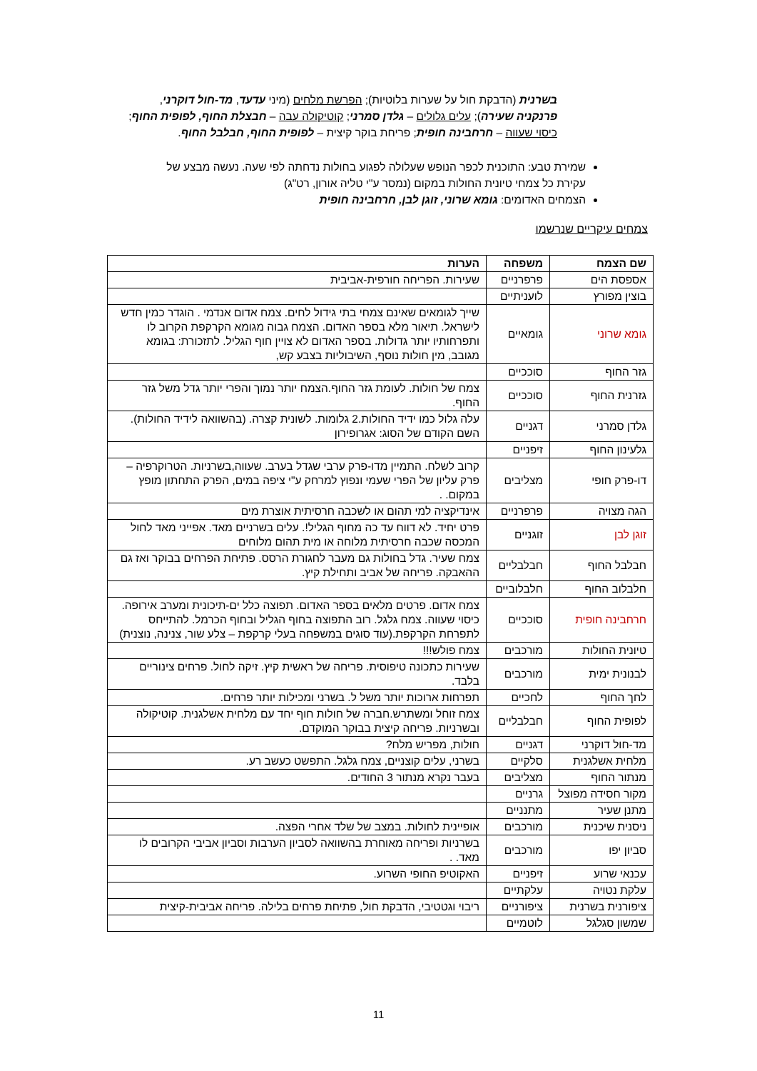בשרנית (הדבקת חול על שערות בלוטיות); הפרשת מלחים (מיני עדעד, מד-חול דוקרני, פרנקניה שעירה); עלים גלולים – גלדן סמרני; קוטיקולה עבה – חבצלת החוף, לפופית החוף; כיסוי שעווה – חרחבינה חופית; פריחת בוקר קיצית – לפופית החוף, חבלבל החוף.
שמירת טבע: התוכנית לכפר הנופש שעלולה לפגוע בחולות נדחתה לפי שעה. נעשה מבצע של עקירת כל צמחי טיונית החולות במקום (נמסר ע"י טליה אורון, רט"ג)
הצמחים האדומים: גומא שרוני, זוגן לבן, חרחבינה חופית
צמחים עיקריים שנרשמו
| שם הצמח | משפחה | הערות |
| --- | --- | --- |
| אספסת הים | פרפרניים | שעירות. הפריחה חורפית-אביבית |
| בוצין מפורץ | לועניתיים | |
| גומא שרוני | גומאיים | שייך לגומאים שאינם צמחי בתי גידול לחים. צמח אדום אנדמי . הוגדר כמין חדש לישראל. תיאור מלא בספר האדום. הצמח גבוה מגומא הקרקפת הקרוב לו ותפרחותיו יותר גדולות. בספר האדום לא צויין חוף הגליל. לתזכורת: בגומא מגובב, מין חולות נוסף, השיבוליות בצבע קש, |
| גזר החוף | סוככיים | |
| גזרנית החוף | סוככיים | צמח של חולות. לעומת גזר החוף.הצמח יותר נמוך והפרי יותר גדל משל גזר החוף. |
| גלדן סמרני | דגניים | עלה גלול כמו ידיד החולות.2 גלומות. לשונית קצרה. (בהשוואה לידיד החולות). השם הקודם של הסוג: אגרופירון |
| גלעינון החוף | זיפניים | |
| דו-פרק חופי | מצליבים | קרוב לשלח. התמיין מדו-פרק ערבי שגדל בערב. שעווה,בשרניות. הטרוקרפיה – פרק עליון של הפרי שעמי ונפוץ למרחק ע"י ציפה במים, הפרק התחתון מופץ במקום. . |
| הגה מצויה | פרפרניים | אינדיקציה למי תהום או לשכבה חרסיתית אוצרת מים |
| זוגן לבן | זוגניים | פרט יחיד. לא דווח עד כה מחוף הגליל!. עלים בשרניים מאד. אפייני מאד לחול המכסה שכבה חרסיתית מלוחה או מית תהום מלוחים |
| חבלבל החוף | חבלבליים | צמח שעיר. גדל בחולות גם מעבר לחגורת הרסס. פתיחת הפרחים בבוקר ואז גם ההאבקה. פריחה של אביב ותחילת קיץ. |
| חלבלוב החוף | חלבלוביים | |
| חרחבינה חופית | סוככיים | צמח אדום. פרטים מלאים בספר האדום. תפוצה כלל ים-תיכונית ומערב אירופה. כיסוי שעווה. צמח גלגל. רוב התפוצה בחוף הגליל ובחוף הכרמל. להתייחס לתפרחת הקרקפת.(עוד סוגים במשפחה בעלי קרקפת – צלע שור, צנינה, נוצנית) |
| טיונית החולות | מורכבים | צמח פולש!!! |
| לבנונית ימית | מורכבים | שעירות כתכונה טיפוסית. פריחה של ראשית קיץ. זיקה לחול. פרחים צינוריים בלבד. |
| לחך החוף | לחכיים | תפרחות ארוכות יותר משל ל. בשרני ומכילות יותר פרחים. |
| לפופית החוף | חבלבליים | צמח זוחל ומשתרש.חברה של חולות חוף יחד עם מלחית אשלגנית. קוטיקולה ובשרניות. פריחה קיצית בבוקר המוקדם. |
| מד-חול דוקרני | דגניים | חולות, מפריש מלח? |
| מלחית אשלגנית | סלקיים | בשרני, עלים קוצניים, צמח גלגל. התפשט כעשב רע. |
| מנתור החוף | מצליבים | בעבר נקרא מנתור 3 החודים. |
| מקור חסידה מפוצל | גרניים | |
| מתנן שעיר | מתנניים | |
| ניסנית שיכנית | מורכבים | אופיינית לחולות. במצב של שלד אחרי הפצה. |
| סביון יפו | מורכבים | בשרניות ופריחה מאוחרת בהשוואה לסביון הערבות וסביון אביבי הקרובים לו מאד. . |
| עכנאי שרוע | זיפניים | האקוטיפ החופי השרוע. |
| עלקת נטויה | עלקתיים | |
| ציפורנית בשרנית | ציפורניים | ריבוי וגטטיבי, הדבקת חול, פתיחת פרחים בלילה. פריחה אביבית-קיצית |
| שמשון סגלגל | לוטמיים | |
11